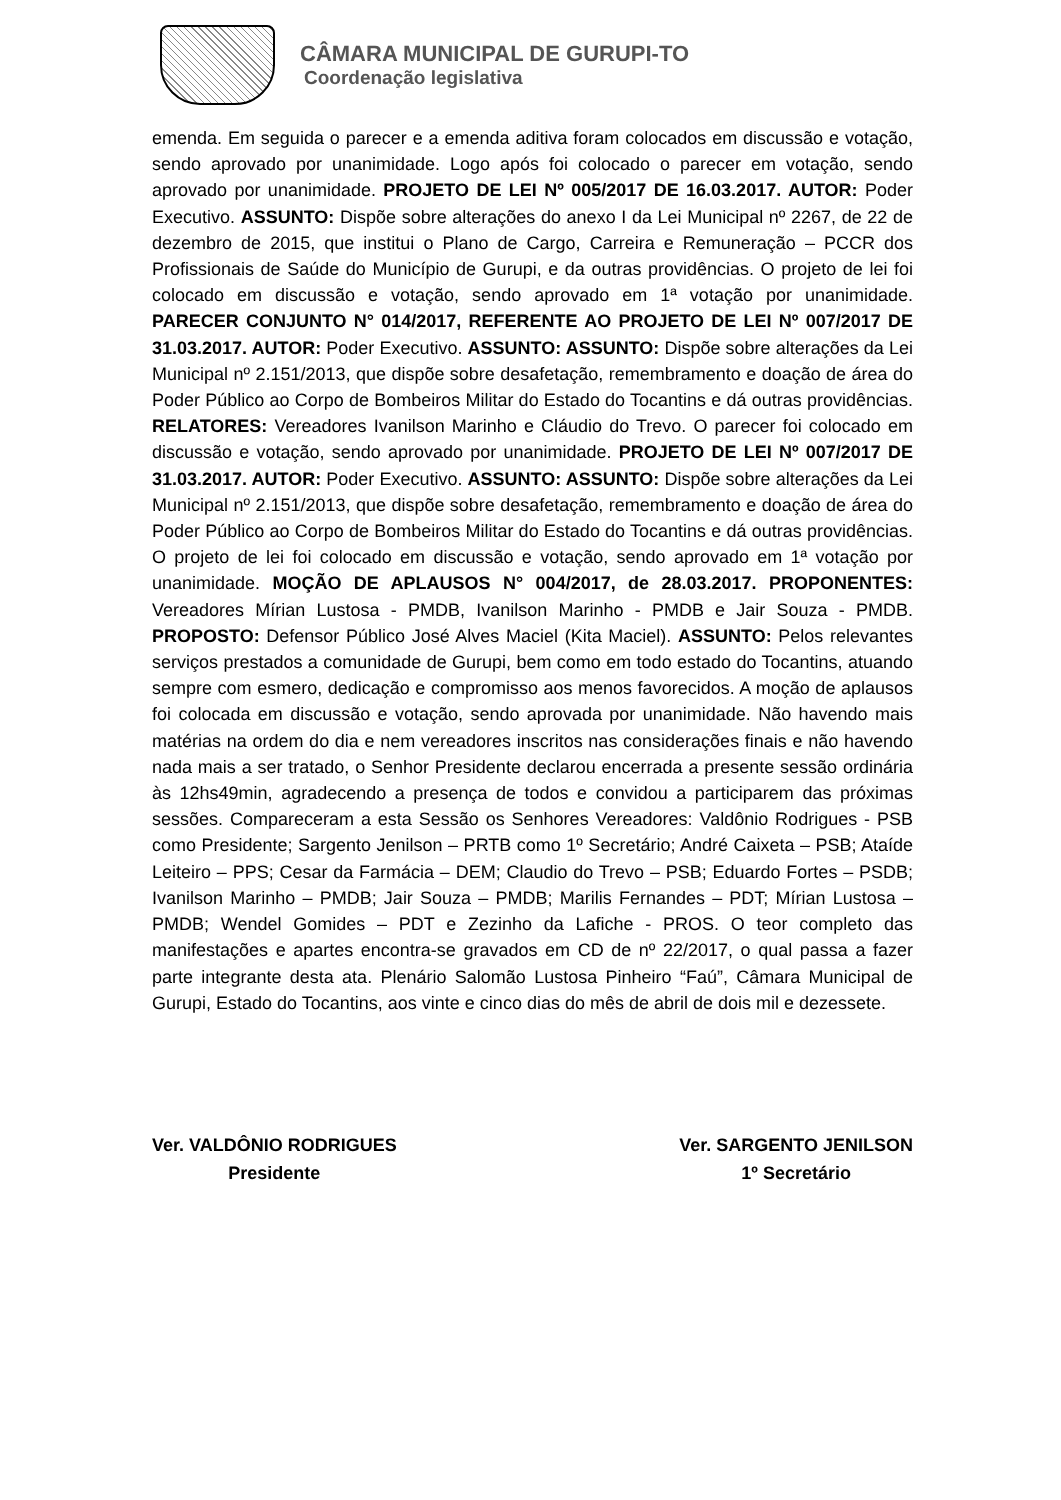CÂMARA MUNICIPAL DE GURUPI-TO
Coordenação legislativa
emenda. Em seguida o parecer e a emenda aditiva foram colocados em discussão e votação, sendo aprovado por unanimidade. Logo após foi colocado o parecer em votação, sendo aprovado por unanimidade. PROJETO DE LEI Nº 005/2017 DE 16.03.2017. AUTOR: Poder Executivo. ASSUNTO: Dispõe sobre alterações do anexo I da Lei Municipal nº 2267, de 22 de dezembro de 2015, que institui o Plano de Cargo, Carreira e Remuneração – PCCR dos Profissionais de Saúde do Município de Gurupi, e da outras providências. O projeto de lei foi colocado em discussão e votação, sendo aprovado em 1ª votação por unanimidade. PARECER CONJUNTO N° 014/2017, REFERENTE AO PROJETO DE LEI Nº 007/2017 DE 31.03.2017. AUTOR: Poder Executivo. ASSUNTO: ASSUNTO: Dispõe sobre alterações da Lei Municipal nº 2.151/2013, que dispõe sobre desafetação, remembramento e doação de área do Poder Público ao Corpo de Bombeiros Militar do Estado do Tocantins e dá outras providências. RELATORES: Vereadores Ivanilson Marinho e Cláudio do Trevo. O parecer foi colocado em discussão e votação, sendo aprovado por unanimidade. PROJETO DE LEI Nº 007/2017 DE 31.03.2017. AUTOR: Poder Executivo. ASSUNTO: ASSUNTO: Dispõe sobre alterações da Lei Municipal nº 2.151/2013, que dispõe sobre desafetação, remembramento e doação de área do Poder Público ao Corpo de Bombeiros Militar do Estado do Tocantins e dá outras providências. O projeto de lei foi colocado em discussão e votação, sendo aprovado em 1ª votação por unanimidade. MOÇÃO DE APLAUSOS N° 004/2017, de 28.03.2017. PROPONENTES: Vereadores Mírian Lustosa - PMDB, Ivanilson Marinho - PMDB e Jair Souza - PMDB. PROPOSTO: Defensor Público José Alves Maciel (Kita Maciel). ASSUNTO: Pelos relevantes serviços prestados a comunidade de Gurupi, bem como em todo estado do Tocantins, atuando sempre com esmero, dedicação e compromisso aos menos favorecidos. A moção de aplausos foi colocada em discussão e votação, sendo aprovada por unanimidade. Não havendo mais matérias na ordem do dia e nem vereadores inscritos nas considerações finais e não havendo nada mais a ser tratado, o Senhor Presidente declarou encerrada a presente sessão ordinária às 12hs49min, agradecendo a presença de todos e convidou a participarem das próximas sessões. Compareceram a esta Sessão os Senhores Vereadores: Valdônio Rodrigues - PSB como Presidente; Sargento Jenilson – PRTB como 1º Secretário; André Caixeta – PSB; Ataíde Leiteiro – PPS; Cesar da Farmácia – DEM; Claudio do Trevo – PSB; Eduardo Fortes – PSDB; Ivanilson Marinho – PMDB; Jair Souza – PMDB; Marilis Fernandes – PDT; Mírian Lustosa – PMDB; Wendel Gomides – PDT e Zezinho da Lafiche - PROS. O teor completo das manifestações e apartes encontra-se gravados em CD de nº 22/2017, o qual passa a fazer parte integrante desta ata. Plenário Salomão Lustosa Pinheiro “Faú”, Câmara Municipal de Gurupi, Estado do Tocantins, aos vinte e cinco dias do mês de abril de dois mil e dezessete.
Ver. VALDÔNIO RODRIGUES
Presidente
Ver. SARGENTO JENILSON
1º Secretário